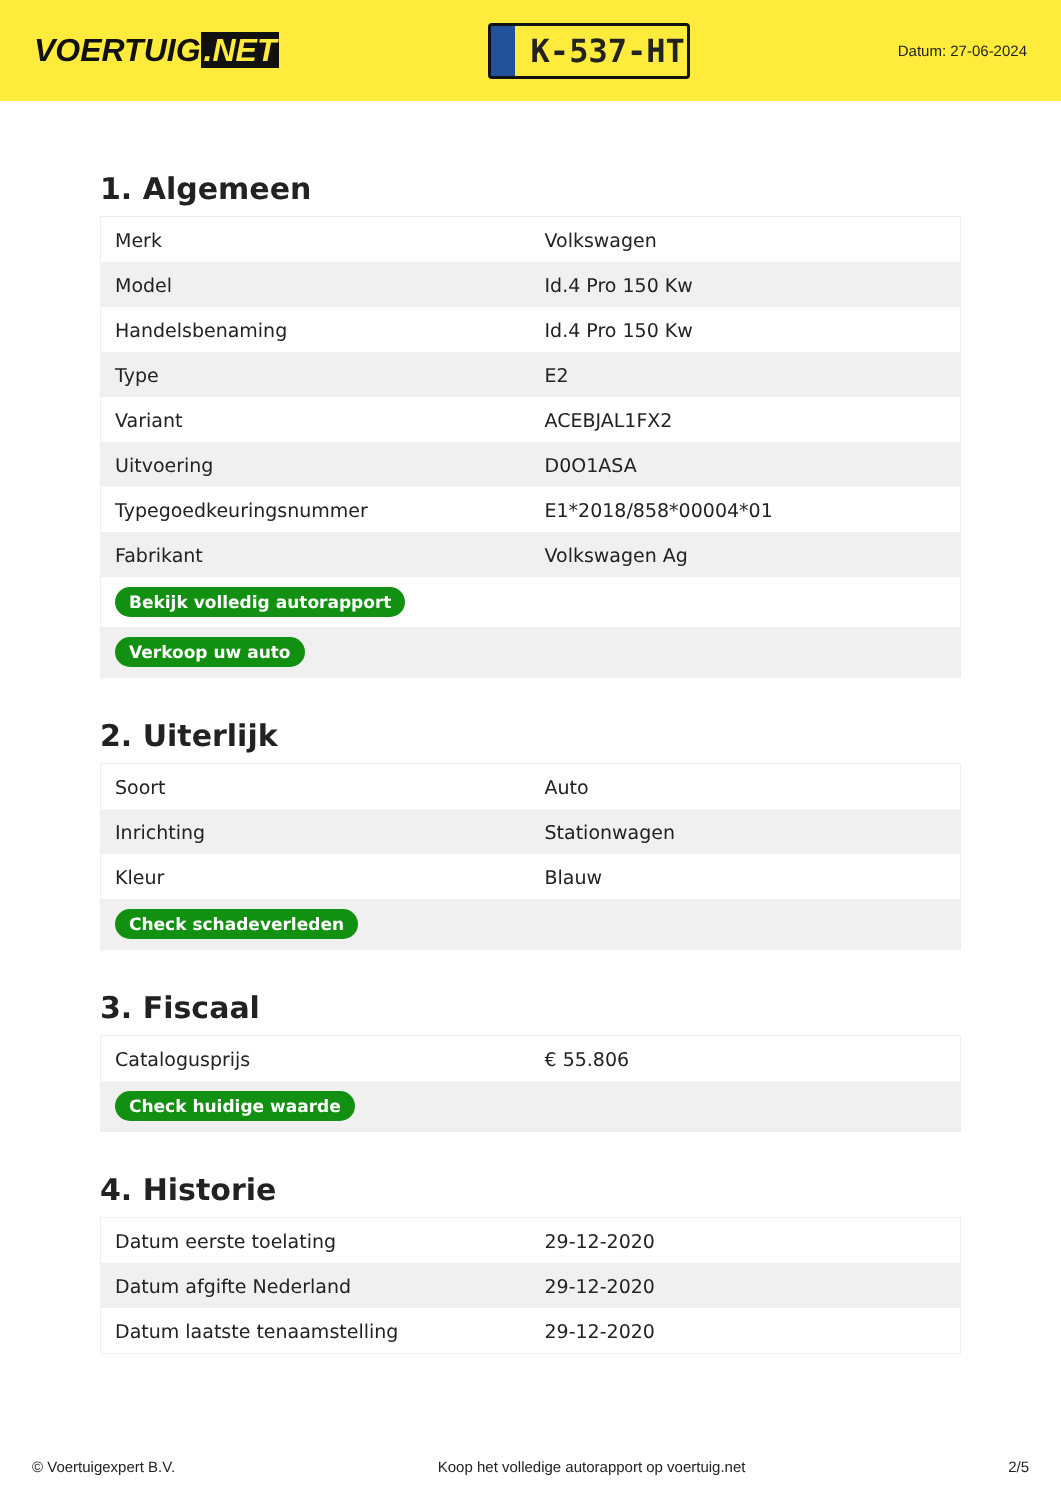VOERTUIG.NET
K-537-HT
Datum: 27-06-2024
1. Algemeen
| Merk | Volkswagen |
| Model | Id.4 Pro 150 Kw |
| Handelsbenaming | Id.4 Pro 150 Kw |
| Type | E2 |
| Variant | ACEBJAL1FX2 |
| Uitvoering | D0O1ASA |
| Typegoedkeuringsnummer | E1*2018/858*00004*01 |
| Fabrikant | Volkswagen Ag |
| Bekijk volledig autorapport | |
| Verkoop uw auto | |
2. Uiterlijk
| Soort | Auto |
| Inrichting | Stationwagen |
| Kleur | Blauw |
| Check schadeverleden | |
3. Fiscaal
| Catalogusprijs | € 55.806 |
| Check huidige waarde | |
4. Historie
| Datum eerste toelating | 29-12-2020 |
| Datum afgifte Nederland | 29-12-2020 |
| Datum laatste tenaamstelling | 29-12-2020 |
© Voertuigexpert B.V. Koop het volledige autorapport op voertuig.net 2/5